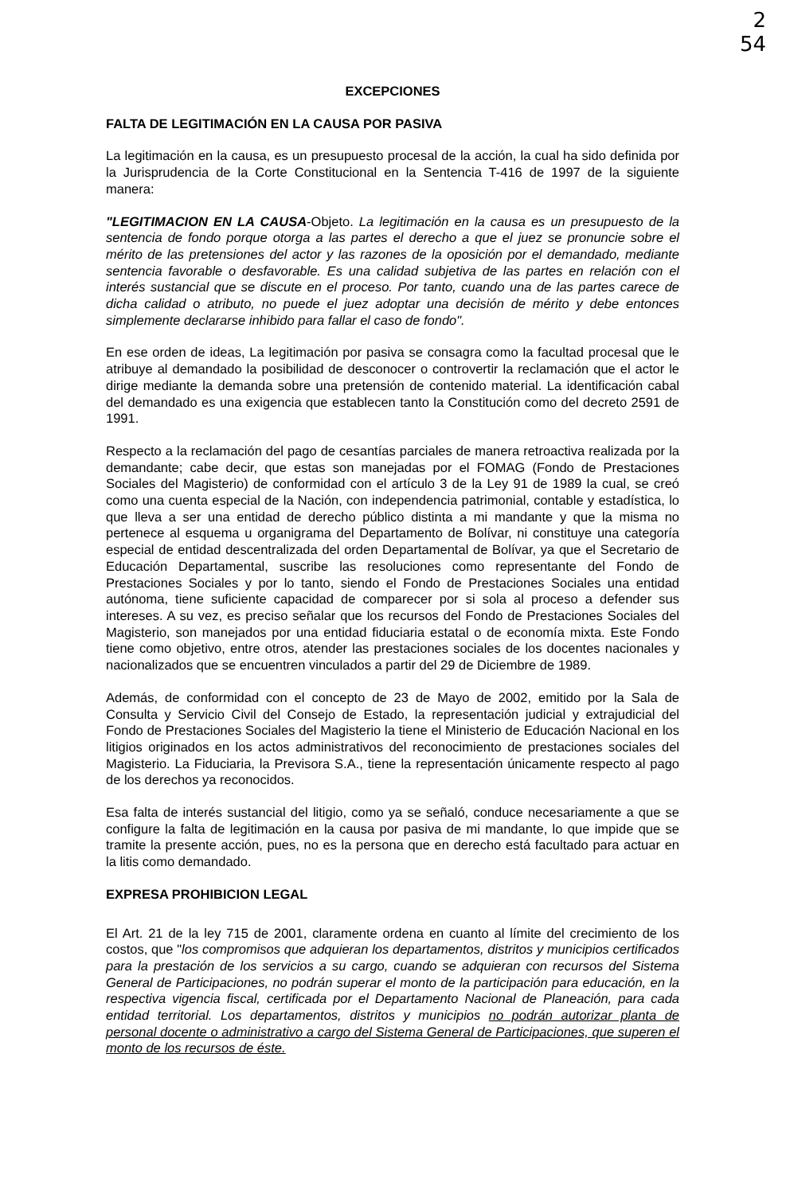2
54
EXCEPCIONES
FALTA DE LEGITIMACIÓN EN LA CAUSA POR PASIVA
La legitimación en la causa, es un presupuesto procesal de la acción, la cual ha sido definida por la Jurisprudencia de la Corte Constitucional en la Sentencia T-416 de 1997 de la siguiente manera:
"LEGITIMACION EN LA CAUSA-Objeto. La legitimación en la causa es un presupuesto de la sentencia de fondo porque otorga a las partes el derecho a que el juez se pronuncie sobre el mérito de las pretensiones del actor y las razones de la oposición por el demandado, mediante sentencia favorable o desfavorable. Es una calidad subjetiva de las partes en relación con el interés sustancial que se discute en el proceso. Por tanto, cuando una de las partes carece de dicha calidad o atributo, no puede el juez adoptar una decisión de mérito y debe entonces simplemente declararse inhibido para fallar el caso de fondo".
En ese orden de ideas, La legitimación por pasiva se consagra como la facultad procesal que le atribuye al demandado la posibilidad de desconocer o controvertir la reclamación que el actor le dirige mediante la demanda sobre una pretensión de contenido material. La identificación cabal del demandado es una exigencia que establecen tanto la Constitución como del decreto 2591 de 1991.
Respecto a la reclamación del pago de cesantías parciales de manera retroactiva realizada por la demandante; cabe decir, que estas son manejadas por el FOMAG (Fondo de Prestaciones Sociales del Magisterio) de conformidad con el artículo 3 de la Ley 91 de 1989 la cual, se creó como una cuenta especial de la Nación, con independencia patrimonial, contable y estadística, lo que lleva a ser una entidad de derecho público distinta a mi mandante y que la misma no pertenece al esquema u organigrama del Departamento de Bolívar, ni constituye una categoría especial de entidad descentralizada del orden Departamental de Bolívar, ya que el Secretario de Educación Departamental, suscribe las resoluciones como representante del Fondo de Prestaciones Sociales y por lo tanto, siendo el Fondo de Prestaciones Sociales una entidad autónoma, tiene suficiente capacidad de comparecer por si sola al proceso a defender sus intereses. A su vez, es preciso señalar que los recursos del Fondo de Prestaciones Sociales del Magisterio, son manejados por una entidad fiduciaria estatal o de economía mixta. Este Fondo tiene como objetivo, entre otros, atender las prestaciones sociales de los docentes nacionales y nacionalizados que se encuentren vinculados a partir del 29 de Diciembre de 1989.
Además, de conformidad con el concepto de 23 de Mayo de 2002, emitido por la Sala de Consulta y Servicio Civil del Consejo de Estado, la representación judicial y extrajudicial del Fondo de Prestaciones Sociales del Magisterio la tiene el Ministerio de Educación Nacional en los litigios originados en los actos administrativos del reconocimiento de prestaciones sociales del Magisterio. La Fiduciaria, la Previsora S.A., tiene la representación únicamente respecto al pago de los derechos ya reconocidos.
Esa falta de interés sustancial del litigio, como ya se señaló, conduce necesariamente a que se configure la falta de legitimación en la causa por pasiva de mi mandante, lo que impide que se tramite la presente acción, pues, no es la persona que en derecho está facultado para actuar en la litis como demandado.
EXPRESA PROHIBICION LEGAL
El Art. 21 de la ley 715 de 2001, claramente ordena en cuanto al límite del crecimiento de los costos, que "los compromisos que adquieran los departamentos, distritos y municipios certificados para la prestación de los servicios a su cargo, cuando se adquieran con recursos del Sistema General de Participaciones, no podrán superar el monto de la participación para educación, en la respectiva vigencia fiscal, certificada por el Departamento Nacional de Planeación, para cada entidad territorial. Los departamentos, distritos y municipios no podrán autorizar planta de personal docente o administrativo a cargo del Sistema General de Participaciones, que superen el monto de los recursos de éste.